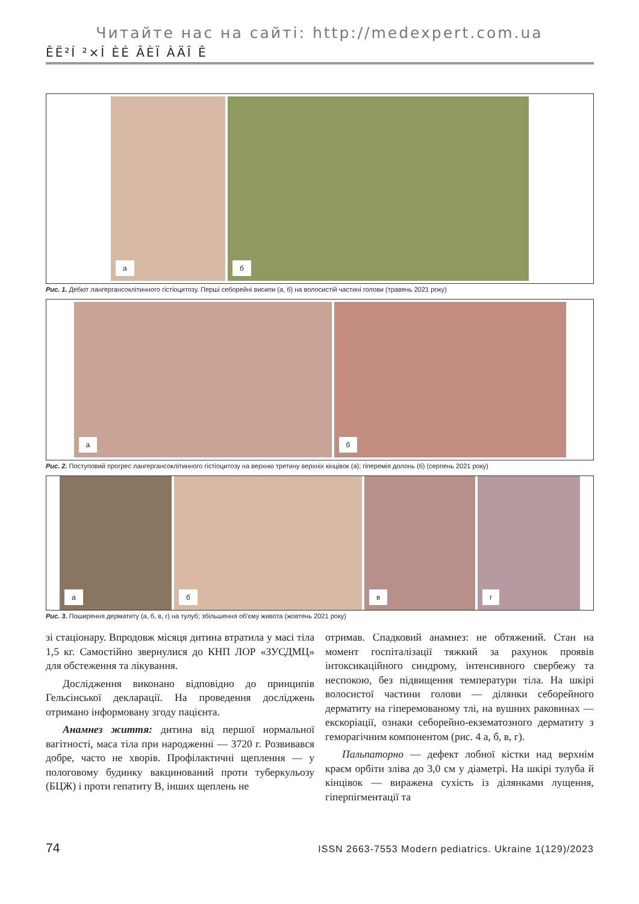Читайте нас на сайті: http://medexpert.com.ua
ÊË²Í ²×Í ÈÉ ÂÈÏ ÀÄÎ Ê
а
б
Рис. 1. Дебют лангергансоклітинного гістіоцитозу. Перші себорейні висипи (а, б) на волосистій частині голови (травень 2021 року)
а
б
Рис. 2. Поступовий прогрес лангергансоклітинного гістіоцитозу на верхню третину верхніх кінцівок (а); гіперемія долонь (б) (серпень 2021 року)
а
б
в
г
Рис. 3. Поширення дерматиту (а, б, в, г) на тулуб; збільшення об'єму живота (жовтень 2021 року)
зі стаціонару. Впродовж місяця дитина втратила у масі тіла 1,5 кг. Самостійно звернулися до КНП ЛОР «ЗУСДМЦ» для обстеження та лікування.
Дослідження виконано відповідно до принципів Гельсінської декларації. На проведення досліджень отримано інформовану згоду пацієнта.
Анамнез життя: дитина від першої нормальної вагітності, маса тіла при народженні — 3720 г. Розвивався добре, часто не хворів. Профілактичні щеплення — у пологовому будинку вакцинований проти туберкульозу (БЦЖ) і проти гепатиту В, інших щеплень не
отримав. Спадковий анамнез: не обтяжений. Стан на момент госпіталізації тяжкий за рахунок проявів інтоксикаційного синдрому, інтенсивного свербежу та неспокою, без підвищення температури тіла. На шкірі волосистої частини голови — ділянки себорейного дерматиту на гіперемованому тлі, на вушних раковинах — екскоріації, ознаки себорейно-екзематозного дерматиту з геморагічним компонентом (рис. 4 а, б, в, г).
Пальпаторно — дефект лобної кістки над верхнім краєм орбіти зліва до 3,0 см у діаметрі. На шкірі тулуба й кінцівок — виражена сухість із ділянками лущення, гіперпігментації та
74 ISSN 2663-7553 Modern pediatrics. Ukraine 1(129)/2023